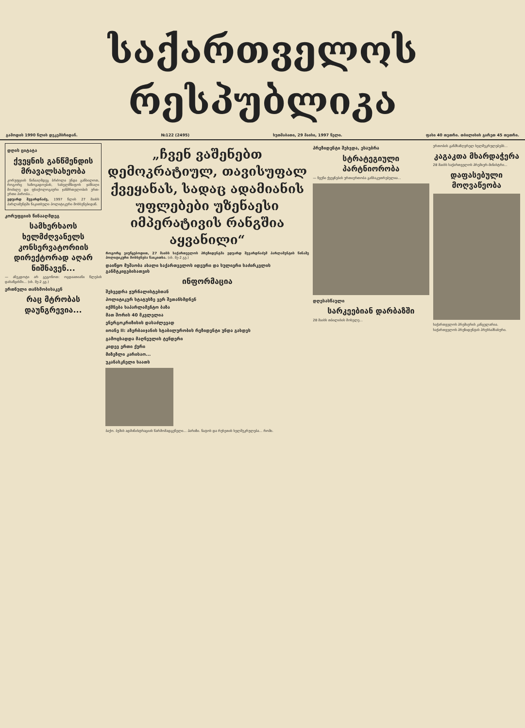საქართველოს რესპუბლიკა
გამოდის 1990 წლის დეკემბრიდან. №122 (2495) ხუთშაბათი, 29 მაისი, 1997 წელი. ფასი 40 თეთრი. თბილისის გარეთ 45 თეთრი.
დღის ციტატა
ქვეყნის განწმენდის მრავალსახეობა
კორუფციის წინააღმდეგ ბრძოლა უნდა განხილოთ, როგორც საზოგადოების, სახელმწიფოს ჯანსაღი მოძალე და ფსიქოლოგიური ჯანმრთელობის ერთ-ერთი პირობა...
ედუარდ შევარდნაძე, 1997 წლის 27 მაისს პარლამენტში წაკითხული პოლიტიკური მოხსენებიდან.
კორუფციის წინააღმდეგ
სამხერხაოს ხელმძღვანელს კონსერვატორიის დირექტორად აღარ ნიშნავენ...
— ანეკდოტი არ გეგონოთ: ოცდაათიანი წლების დასაწყისში... (იხ. მე-2 გვ.)
ერთნული თანხმობისაკენ
რაც მტრობას დაუნგრევია...
„ჩვენ ვაშენებთ დემოკრატიულ, თავისუფალ ქვეყანას, სადაც ადამიანის უფლებები უზენაესი იმპერატივის რანგშია აყვანილი“
როგორც ვიუწყებოდით, 27 მაისს საქართველოს პრეზიდენტმა ედუარდ შევარდნაძემ პარლამენტის წინაშე პოლიტიკური მოხსენება წაიკითხა. (იხ. მე-2 გვ.)
დაიწყო მუშაობა ახალი საქართველოს იდეური და სულიერი საძირკვლის განმტკიცებისათვის
ინფორმაცია
შეხვედრა ჟურნალისტებთან
პოლიტიკურ სტატუსზე ვერ შეთანხმდნენ
იქმნება საპარლამენტო ბაზა
მათ შორის 40 მკვლელია
ენერგოკრიზისის დასაძლევად
იოანე II: აზერბაიჯანის სტაბილურობის რეზიდენტი უნდა გახდეს
გამოცხადდა მაღნეულის ტენდერი
კიდევ ერთი ქური
მიზეზლი კარისაო...
უკანასკნელი საათს
ბაქო. ბუშის ადმინისტრაციის წარმომადგენელი... პარიზი. ნატოს და რუსეთის ხელშეკრულება... რომი.
პრეზიდენტი შეხვდა, ესაუბრა
სტრატეგიული პარტნიორობა
— ჩვენი ქვეყნების ურთიერთობა განსაკუთრებულია...
დღესასწაული
სარკეებიან დარბაზში
28 მაისს თბილისის მოხელე...
ერთობის განმსაზღვრელ ხელშეკრულებებს...
კაგაკთა მხარდაჭერა
28 მაისს საქართველოს პრემიერ-მინისტრი...
დაფასებული მოღვაწეობა
საქართველოს პრემიერის კანცელარია.
საქართველოს პრეზიდენტის პრესსამსახური.